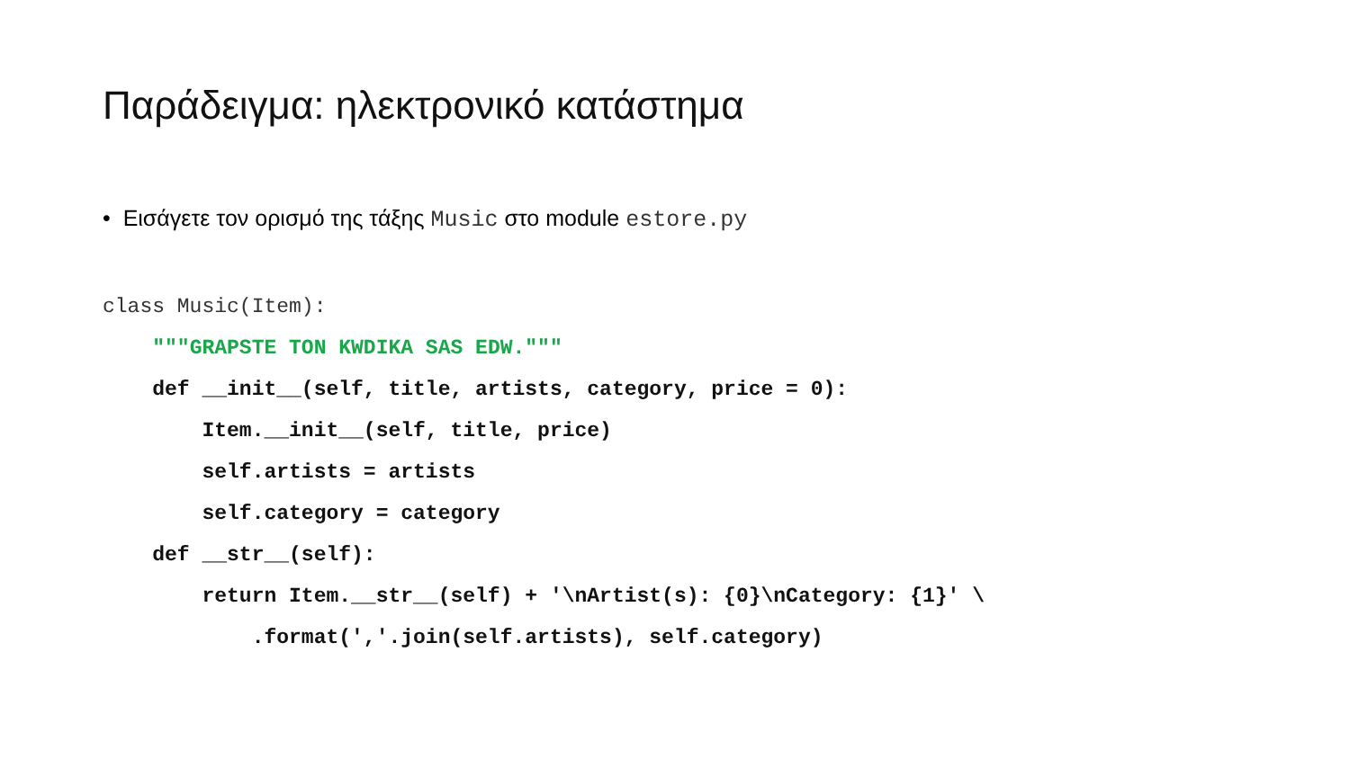Παράδειγμα: ηλεκτρονικό κατάστημα
• Εισάγετε τον ορισμό της τάξης Music στο module estore.py
class Music(Item):
    """GRAPSTE TON KWDIKA SAS EDW."""
    def __init__(self, title, artists, category, price = 0):
        Item.__init__(self, title, price)
        self.artists = artists
        self.category = category
    def __str__(self):
        return Item.__str__(self) + '\nArtist(s): {0}\nCategory: {1}' \
            .format(','.join(self.artists), self.category)